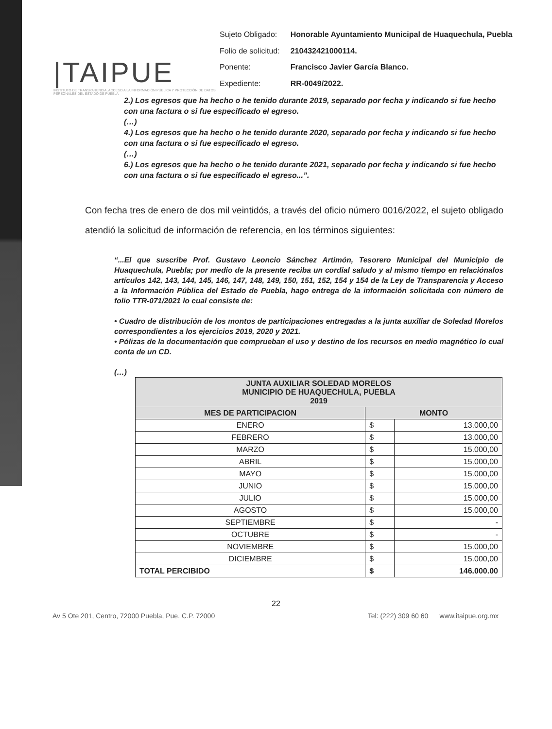|TAIPUE
INSTITUTO DE TRANSPARENCIA, ACCESO A LA INFORMACIÓN PÚBLICA Y PROTECCIÓN DE DATOS PERSONALES DEL ESTADO DE PUEBLA
| Sujeto Obligado: | Honorable Ayuntamiento Municipal de Huaquechula, Puebla |
| Folio de solicitud: | 210432421000114. |
| Ponente: | Francisco Javier García Blanco. |
| Expediente: | RR-0049/2022. |
2.) Los egresos que ha hecho o he tenido durante 2019, separado por fecha y indicando si fue hecho con una factura o si fue especificado el egreso.
(…)
4.) Los egresos que ha hecho o he tenido durante 2020, separado por fecha y indicando si fue hecho con una factura o si fue especificado el egreso.
(…)
6.) Los egresos que ha hecho o he tenido durante 2021, separado por fecha y indicando si fue hecho con una factura o si fue especificado el egreso...”.
Con fecha tres de enero de dos mil veintidós, a través del oficio número 0016/2022, el sujeto obligado atendió la solicitud de información de referencia, en los términos siguientes:
“...El que suscribe Prof. Gustavo Leoncio Sánchez Artimón, Tesorero Municipal del Municipio de Huaquechula, Puebla; por medio de la presente reciba un cordial saludo y al mismo tiempo en relaciónalos artículos 142, 143, 144, 145, 146, 147, 148, 149, 150, 151, 152, 154 y 154 de la Ley de Transparencia y Acceso a la Información Pública del Estado de Puebla, hago entrega de la información solicitada con número de folio TTR-071/2021 lo cual consiste de:
• Cuadro de distribución de los montos de participaciones entregadas a la junta auxiliar de Soledad Morelos correspondientes a los ejercicios 2019, 2020 y 2021.
• Pólizas de la documentación que comprueban el uso y destino de los recursos en medio magnético lo cual conta de un CD.
(…)
| JUNTA AUXILIAR SOLEDAD MORELOS MUNICIPIO DE HUAQUECHULA, PUEBLA 2019 | | |
| --- | --- | --- |
| MES DE PARTICIPACION | MONTO | |
| ENERO | $ | 13.000,00 |
| FEBRERO | $ | 13.000,00 |
| MARZO | $ | 15.000,00 |
| ABRIL | $ | 15.000,00 |
| MAYO | $ | 15.000,00 |
| JUNIO | $ | 15.000,00 |
| JULIO | $ | 15.000,00 |
| AGOSTO | $ | 15.000,00 |
| SEPTIEMBRE | $ | - |
| OCTUBRE | $ | - |
| NOVIEMBRE | $ | 15.000,00 |
| DICIEMBRE | $ | 15.000,00 |
| TOTAL PERCIBIDO | $ | 146.000.00 |
22
Av 5 Ote 201, Centro, 72000 Puebla, Pue. C.P. 72000 Tel: (222) 309 60 60 www.itaipue.org.mx